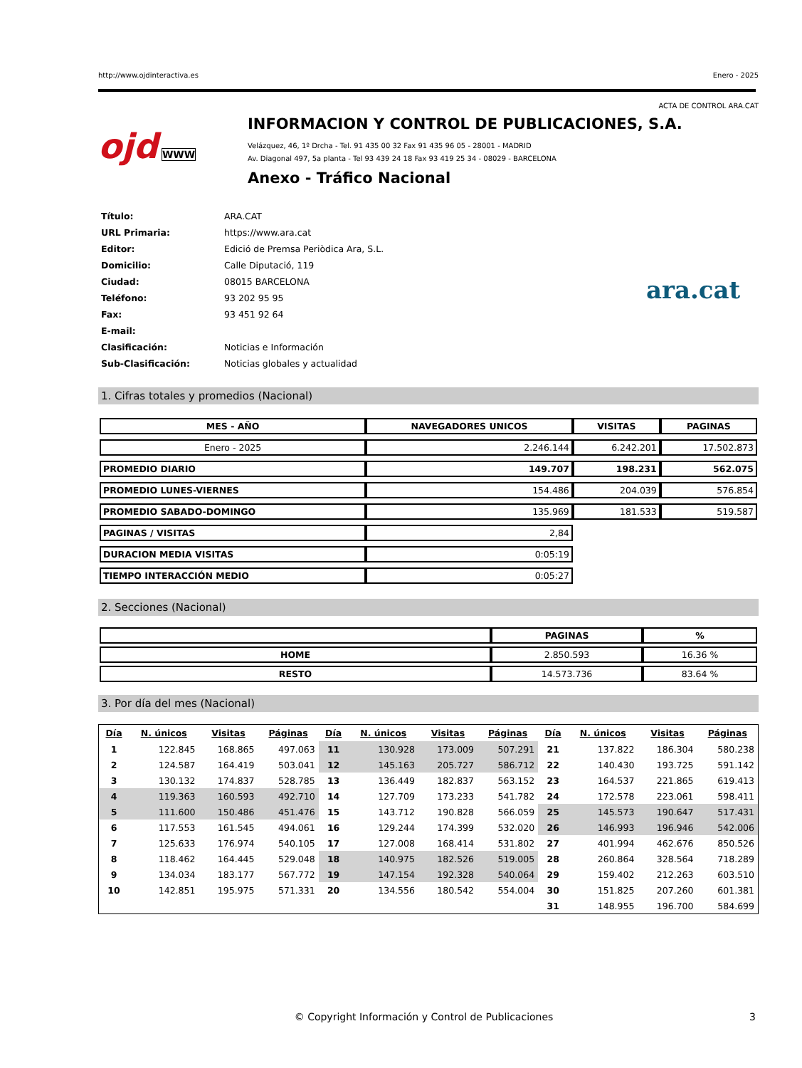http://www.ojdinteractiva.es Enero - 2025
ACTA DE CONTROL ARA.CAT
ojd WWW
INFORMACION Y CONTROL DE PUBLICACIONES, S.A.
Velázquez, 46, 1º Drcha - Tel. 91 435 00 32 Fax 91 435 96 05 - 28001 - MADRID
Av. Diagonal 497, 5a planta - Tel 93 439 24 18 Fax 93 419 25 34 - 08029 - BARCELONA
Anexo - Tráfico Nacional
| Título: | ARA.CAT |
| URL Primaria: | https://www.ara.cat |
| Editor: | Edició de Premsa Periòdica Ara, S.L. |
| Domicilio: | Calle Diputació, 119 |
| Ciudad: | 08015 BARCELONA |
| Teléfono: | 93 202 95 95 |
| Fax: | 93 451 92 64 |
| E-mail: | |
| Clasificación: | Noticias e Información |
| Sub-Clasificación: | Noticias globales y actualidad |
ara.cat
1. Cifras totales y promedios (Nacional)
| MES - AÑO | NAVEGADORES UNICOS | VISITAS | PAGINAS |
| --- | --- | --- | --- |
| Enero - 2025 | 2.246.144 | 6.242.201 | 17.502.873 |
| PROMEDIO DIARIO | 149.707 | 198.231 | 562.075 |
| PROMEDIO LUNES-VIERNES | 154.486 | 204.039 | 576.854 |
| PROMEDIO SABADO-DOMINGO | 135.969 | 181.533 | 519.587 |
| PAGINAS / VISITAS | 2,84 | | |
| DURACION MEDIA VISITAS | 0:05:19 | | |
| TIEMPO INTERACCIÓN MEDIO | 0:05:27 | | |
2. Secciones (Nacional)
| | PAGINAS | % |
| --- | --- | --- |
| HOME | 2.850.593 | 16.36 % |
| RESTO | 14.573.736 | 83.64 % |
3. Por día del mes (Nacional)
| Día | N. únicos | Visitas | Páginas | Día | N. únicos | Visitas | Páginas | Día | N. únicos | Visitas | Páginas |
| --- | --- | --- | --- | --- | --- | --- | --- | --- | --- | --- | --- |
| 1 | 122.845 | 168.865 | 497.063 | 11 | 130.928 | 173.009 | 507.291 | 21 | 137.822 | 186.304 | 580.238 |
| 2 | 124.587 | 164.419 | 503.041 | 12 | 145.163 | 205.727 | 586.712 | 22 | 140.430 | 193.725 | 591.142 |
| 3 | 130.132 | 174.837 | 528.785 | 13 | 136.449 | 182.837 | 563.152 | 23 | 164.537 | 221.865 | 619.413 |
| 4 | 119.363 | 160.593 | 492.710 | 14 | 127.709 | 173.233 | 541.782 | 24 | 172.578 | 223.061 | 598.411 |
| 5 | 111.600 | 150.486 | 451.476 | 15 | 143.712 | 190.828 | 566.059 | 25 | 145.573 | 190.647 | 517.431 |
| 6 | 117.553 | 161.545 | 494.061 | 16 | 129.244 | 174.399 | 532.020 | 26 | 146.993 | 196.946 | 542.006 |
| 7 | 125.633 | 176.974 | 540.105 | 17 | 127.008 | 168.414 | 531.802 | 27 | 401.994 | 462.676 | 850.526 |
| 8 | 118.462 | 164.445 | 529.048 | 18 | 140.975 | 182.526 | 519.005 | 28 | 260.864 | 328.564 | 718.289 |
| 9 | 134.034 | 183.177 | 567.772 | 19 | 147.154 | 192.328 | 540.064 | 29 | 159.402 | 212.263 | 603.510 |
| 10 | 142.851 | 195.975 | 571.331 | 20 | 134.556 | 180.542 | 554.004 | 30 | 151.825 | 207.260 | 601.381 |
| | | | | | | | | 31 | 148.955 | 196.700 | 584.699 |
© Copyright Información y Control de Publicaciones 3